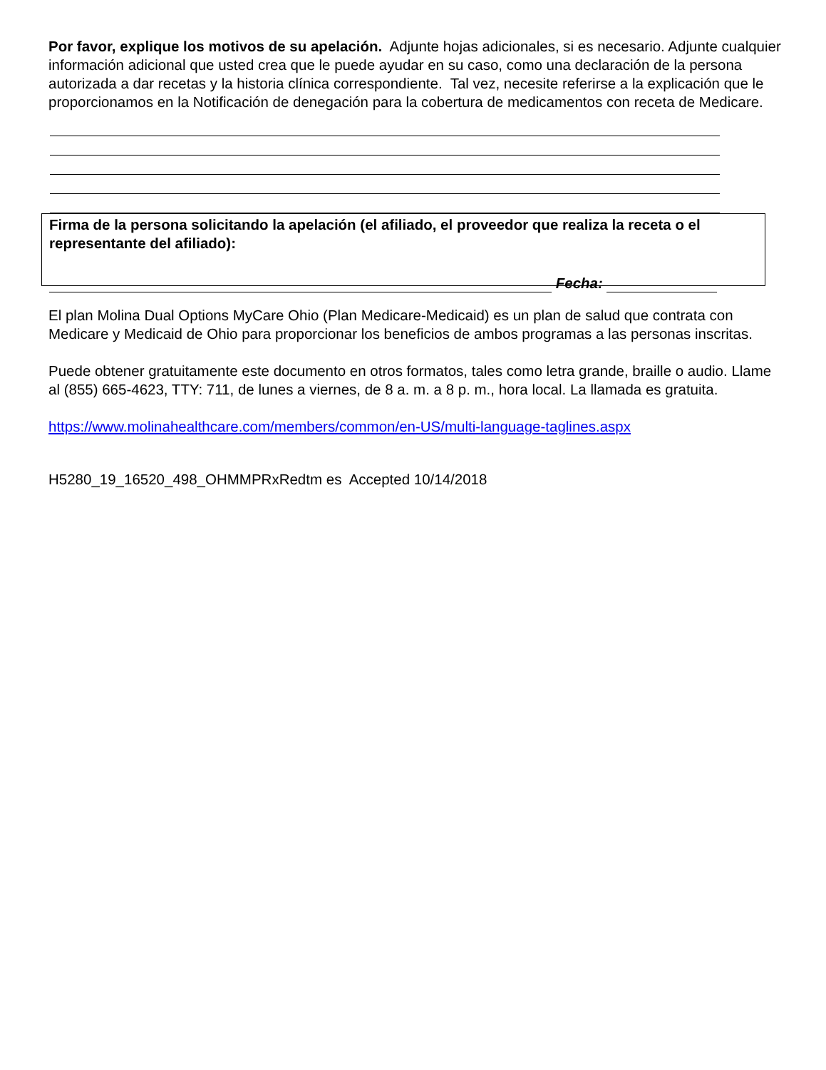Por favor, explique los motivos de su apelación. Adjunte hojas adicionales, si es necesario. Adjunte cualquier información adicional que usted crea que le puede ayudar en su caso, como una declaración de la persona autorizada a dar recetas y la historia clínica correspondiente. Tal vez, necesite referirse a la explicación que le proporcionamos en la Notificación de denegación para la cobertura de medicamentos con receta de Medicare.
Firma de la persona solicitando la apelación (el afiliado, el proveedor que realiza la receta o el representante del afiliado):
Fecha:
El plan Molina Dual Options MyCare Ohio (Plan Medicare-Medicaid) es un plan de salud que contrata con Medicare y Medicaid de Ohio para proporcionar los beneficios de ambos programas a las personas inscritas.
Puede obtener gratuitamente este documento en otros formatos, tales como letra grande, braille o audio. Llame al (855) 665-4623, TTY: 711, de lunes a viernes, de 8 a. m. a 8 p. m., hora local. La llamada es gratuita.
https://www.molinahealthcare.com/members/common/en-US/multi-language-taglines.aspx
H5280_19_16520_498_OHMMPRxRedtm es Accepted 10/14/2018